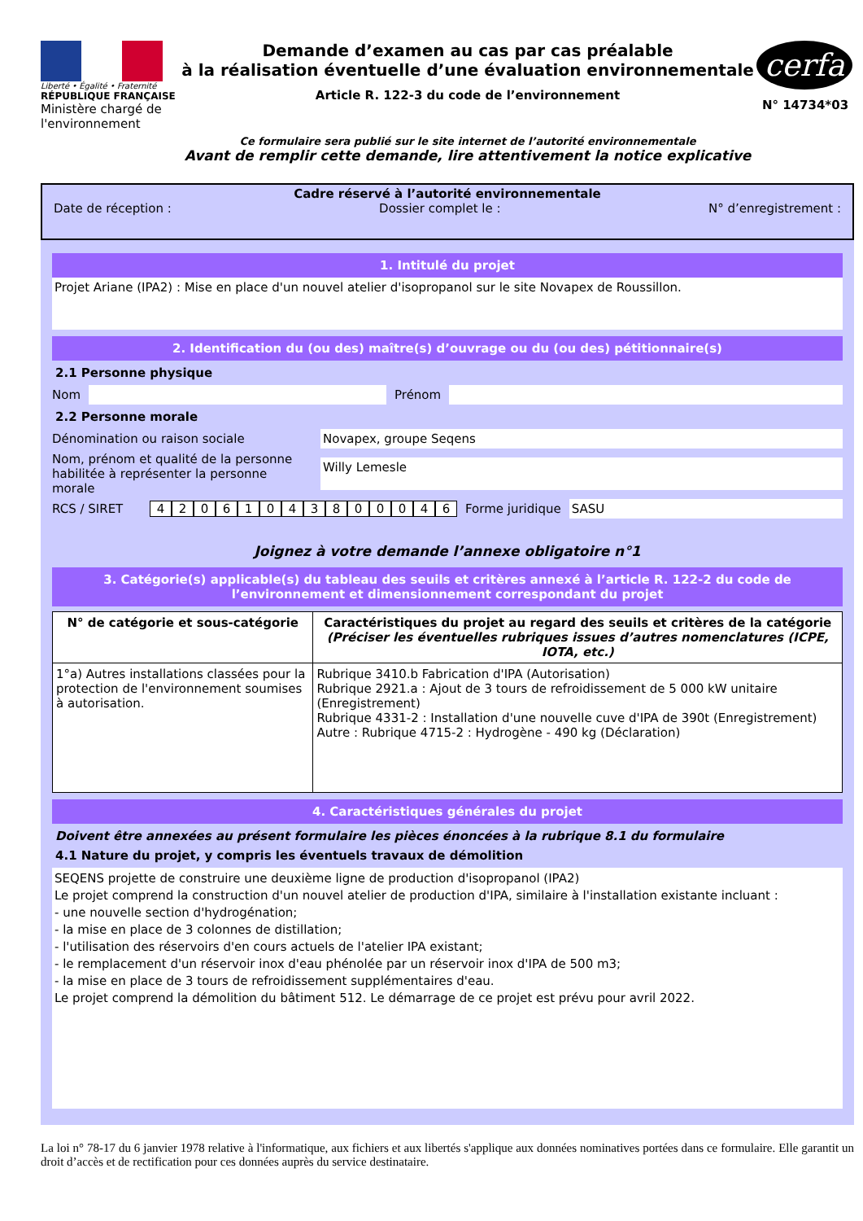Liberté • Égalité • Fraternité
RÉPUBLIQUE FRANÇAISE
Ministère chargé de l'environnement
Demande d’examen au cas par cas préalable
à la réalisation éventuelle d’une évaluation environnementale
Article R. 122-3 du code de l’environnement
Ce formulaire sera publié sur le site internet de l’autorité environnementale
Avant de remplir cette demande, lire attentivement la notice explicative
cerfa
N° 14734*03
Cadre réservé à l’autorité environnementale
Date de réception : Dossier complet le : N° d’enregistrement :
1. Intitulé du projet
Projet Ariane (IPA2) : Mise en place d'un nouvel atelier d'isopropanol sur le site Novapex de Roussillon.
2. Identification du (ou des) maître(s) d’ouvrage ou du (ou des) pétitionnaire(s)
2.1 Personne physique
Nom Prénom
2.2 Personne morale
Dénomination ou raison sociale Novapex, groupe Seqens
Nom, prénom et qualité de la personne habilitée à représenter la personne morale Willy Lemesle
RCS / SIRET 42061043800046 Forme juridique SASU
Joignez à votre demande l’annexe obligatoire n°1
3. Catégorie(s) applicable(s) du tableau des seuils et critères annexé à l’article R. 122-2 du code de l’environnement et dimensionnement correspondant du projet
| N° de catégorie et sous-catégorie | Caractéristiques du projet au regard des seuils et critères de la catégorie (Préciser les éventuelles rubriques issues d’autres nomenclatures (ICPE, IOTA, etc.) |
| --- | --- |
| 1°a) Autres installations classées pour la protection de l'environnement soumises à autorisation. | Rubrique 3410.b Fabrication d'IPA (Autorisation) Rubrique 2921.a : Ajout de 3 tours de refroidissement de 5 000 kW unitaire (Enregistrement) Rubrique 4331-2 : Installation d'une nouvelle cuve d'IPA de 390t (Enregistrement) Autre : Rubrique 4715-2 : Hydrogène - 490 kg (Déclaration) |
4. Caractéristiques générales du projet
Doivent être annexées au présent formulaire les pièces énoncées à la rubrique 8.1 du formulaire
4.1 Nature du projet, y compris les éventuels travaux de démolition
SEQENS projette de construire une deuxième ligne de production d'isopropanol (IPA2)
Le projet comprend la construction d'un nouvel atelier de production d'IPA, similaire à l'installation existante incluant :
- une nouvelle section d'hydrogénation;
- la mise en place de 3 colonnes de distillation;
- l'utilisation des réservoirs d'en cours actuels de l'atelier IPA existant;
- le remplacement d'un réservoir inox d'eau phénolée par un réservoir inox d'IPA de 500 m3;
- la mise en place de 3 tours de refroidissement supplémentaires d'eau.
Le projet comprend la démolition du bâtiment 512. Le démarrage de ce projet est prévu pour avril 2022.
La loi n° 78-17 du 6 janvier 1978 relative à l'informatique, aux fichiers et aux libertés s'applique aux données nominatives portées dans ce formulaire. Elle garantit un droit d’accès et de rectification pour ces données auprès du service destinataire.